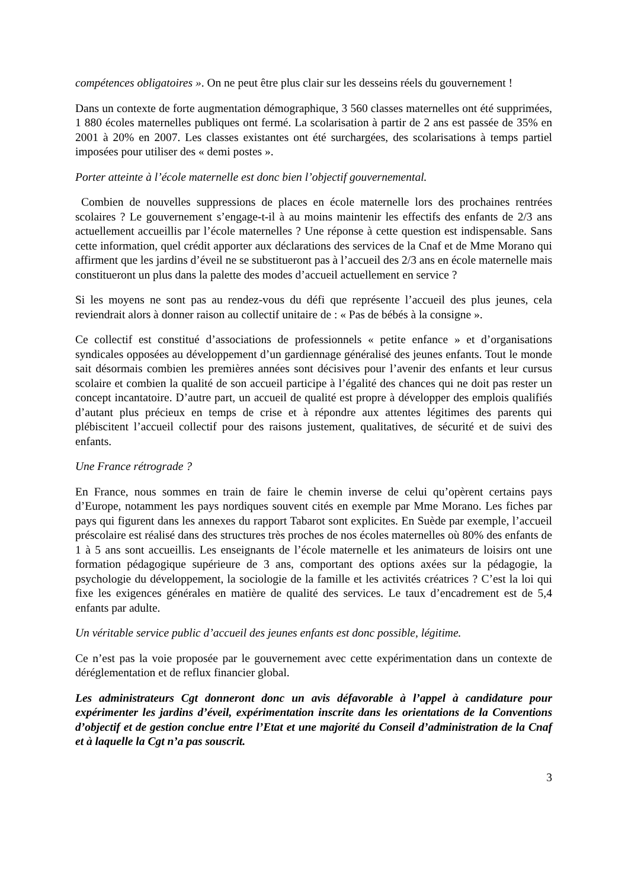compétences obligatoires ». On ne peut être plus clair sur les desseins réels du gouvernement !
Dans un contexte de forte augmentation démographique, 3 560 classes maternelles ont été supprimées, 1 880 écoles maternelles publiques ont fermé. La scolarisation à partir de 2 ans est passée de 35% en 2001 à 20% en 2007. Les classes existantes ont été surchargées, des scolarisations à temps partiel imposées pour utiliser des « demi postes ».
Porter atteinte à l’école maternelle est donc bien l’objectif gouvernemental.
Combien de nouvelles suppressions de places en école maternelle lors des prochaines rentrées scolaires ? Le gouvernement s’engage-t-il à au moins maintenir les effectifs des enfants de 2/3 ans actuellement accueillis par l’école maternelles ? Une réponse à cette question est indispensable. Sans cette information, quel crédit apporter aux déclarations des services de la Cnaf et de Mme Morano qui affirment que les jardins d’éveil ne se substitueront pas à l’accueil des 2/3 ans en école maternelle mais constitueront un plus dans la palette des modes d’accueil actuellement en service ?
Si les moyens ne sont pas au rendez-vous du défi que représente l’accueil des plus jeunes, cela reviendrait alors à donner raison au collectif unitaire de : « Pas de bébés à la consigne ».
Ce collectif est constitué d’associations de professionnels « petite enfance » et d’organisations syndicales opposées au développement d’un gardiennage généralisé des jeunes enfants. Tout le monde sait désormais combien les premières années sont décisives pour l’avenir des enfants et leur cursus scolaire et combien la qualité de son accueil participe à l’égalité des chances qui ne doit pas rester un concept incantatoire. D’autre part, un accueil de qualité est propre à développer des emplois qualifiés d’autant plus précieux en temps de crise et à répondre aux attentes légitimes des parents qui plébiscitent l’accueil collectif pour des raisons justement, qualitatives, de sécurité et de suivi des enfants.
Une France rétrograde ?
En France, nous sommes en train de faire le chemin inverse de celui qu’opèrent certains pays d’Europe, notamment les pays nordiques souvent cités en exemple par Mme Morano. Les fiches par pays qui figurent dans les annexes du rapport Tabarot sont explicites. En Suède par exemple, l’accueil préscolaire est réalisé dans des structures très proches de nos écoles maternelles où 80% des enfants de 1 à 5 ans sont accueillis. Les enseignants de l’école maternelle et les animateurs de loisirs ont une formation pédagogique supérieure de 3 ans, comportant des options axées sur la pédagogie, la psychologie du développement, la sociologie de la famille et les activités créatrices ? C’est la loi qui fixe les exigences générales en matière de qualité des services. Le taux d’encadrement est de 5,4 enfants par adulte.
Un véritable service public d’accueil des jeunes enfants est donc possible, légitime.
Ce n’est pas la voie proposée par le gouvernement avec cette expérimentation dans un contexte de déréglementation et de reflux financier global.
Les administrateurs Cgt donneront donc un avis défavorable à l’appel à candidature pour expérimenter les jardins d’éveil, expérimentation inscrite dans les orientations de la Conventions d’objectif et de gestion conclue entre l’Etat et une majorité du Conseil d’administration de la Cnaf et à laquelle la Cgt n’a pas souscrit.
3